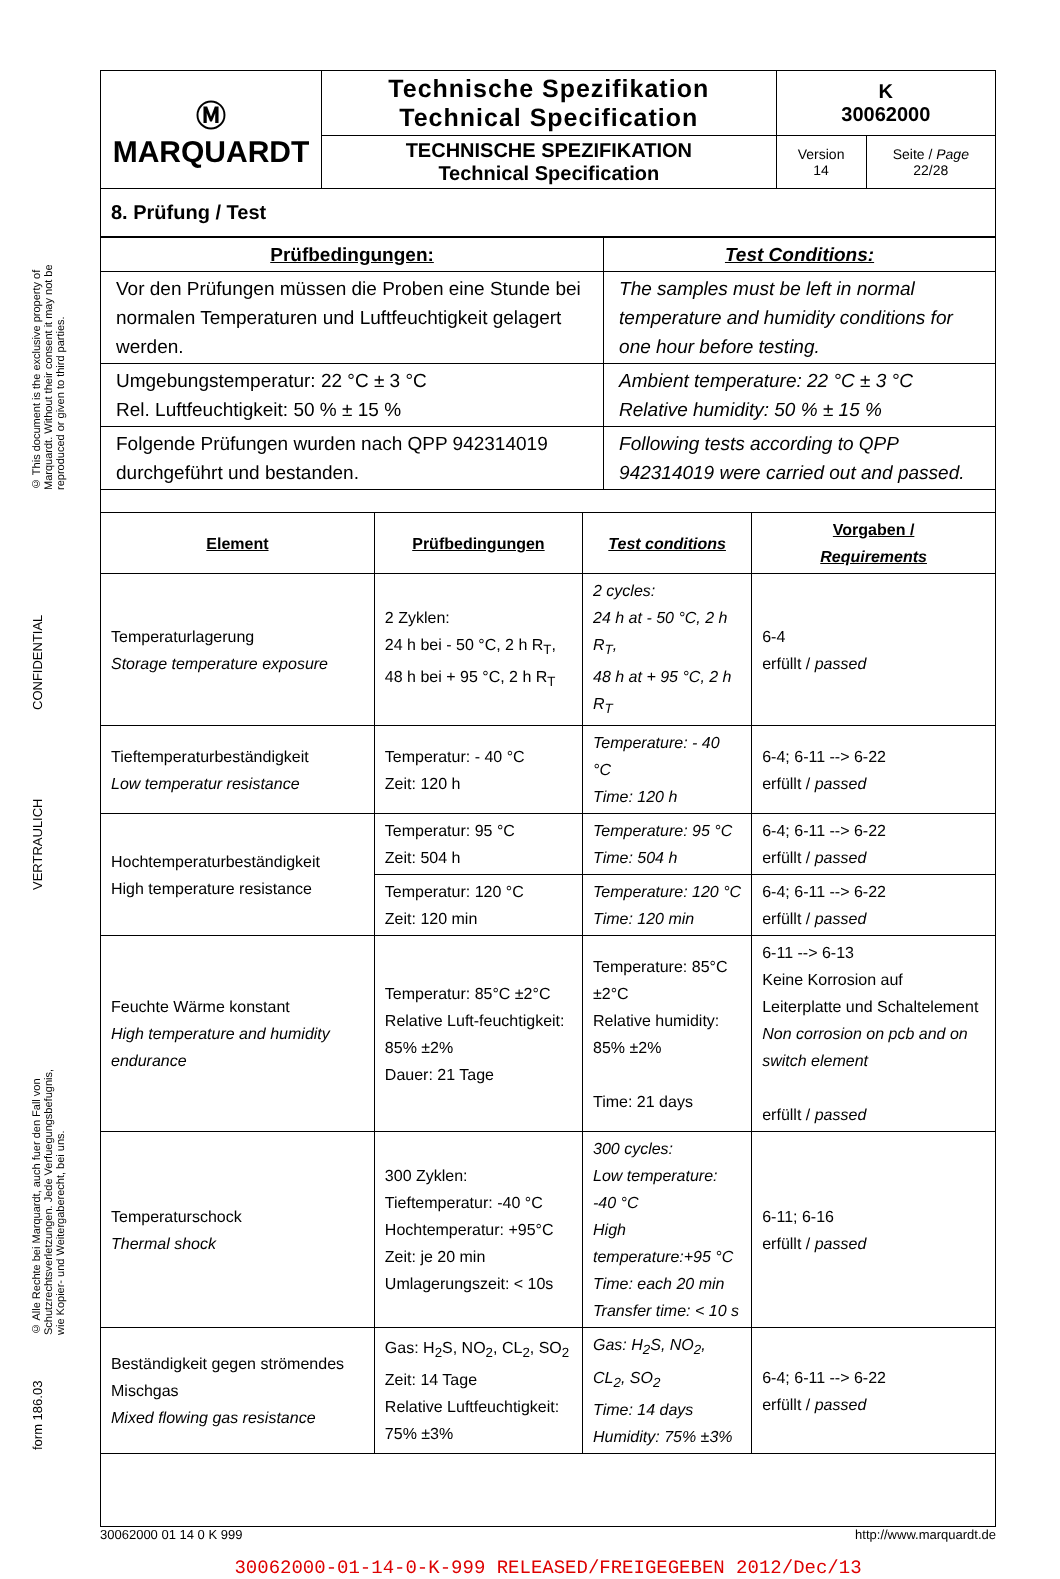© This document is the exclusive property of Marquardt. Without their consent it may not be reproduced or given to third parties.
CONFIDENTIAL
VERTRAULICH
© Alle Rechte bei Marquardt, auch fuer den Fall von Schutzrechtsverletzungen. Jede Verfuegungsbefugnis, wie Kopier- und Weitergaberecht, bei uns.
form 186.03
| Ⓜ MARQUARDT | Technische Spezifikation Technical Specification | K 30062000 | |
| | TECHNISCHE SPEZIFIKATION Technical Specification | Version 14 | Seite / Page 22/28 |
8. Prüfung / Test
| Prüfbedingungen: | Test Conditions: |
| Vor den Prüfungen müssen die Proben eine Stunde bei normalen Temperaturen und Luftfeuchtigkeit gelagert werden. | The samples must be left in normal temperature and humidity conditions for one hour before testing. |
| Umgebungstemperatur: 22 °C ± 3 °C Rel. Luftfeuchtigkeit: 50 % ± 15 % | Ambient temperature: 22 °C ± 3 °C Relative humidity: 50 % ± 15 % |
| Folgende Prüfungen wurden nach QPP 942314019 durchgeführt und bestanden. | Following tests according to QPP 942314019 were carried out and passed. |
| Element | Prüfbedingungen | Test conditions | Vorgaben / Requirements |
| --- | --- | --- | --- |
| Temperaturlagerung Storage temperature exposure | 2 Zyklen: 24 h bei - 50 °C, 2 h R<sub>T</sub>, 48 h bei + 95 °C, 2 h R<sub>T</sub> | 2 cycles: 24 h at - 50 °C, 2 h R<sub>T</sub>, 48 h at + 95 °C, 2 h R<sub>T</sub> | 6-4 erfüllt / passed |
| Tieftemperaturbeständigkeit Low temperatur resistance | Temperatur: - 40 °C Zeit: 120 h | Temperature: - 40 °C Time: 120 h | 6-4; 6-11 --> 6-22 erfüllt / passed |
| Hochtemperaturbeständigkeit High temperature resistance | Temperatur: 95 °C Zeit: 504 h | Temperature: 95 °C Time: 504 h | 6-4; 6-11 --> 6-22 erfüllt / passed |
| | Temperatur: 120 °C Zeit: 120 min | Temperature: 120 °C Time: 120 min | 6-4; 6-11 --> 6-22 erfüllt / passed |
| Feuchte Wärme konstant High temperature and humidity endurance | Temperatur: 85°C ±2°C Relative Luft-feuchtigkeit: 85% ±2% Dauer: 21 Tage | Temperature: 85°C ±2°C Relative humidity: 85% ±2% Time: 21 days | 6-11 --> 6-13 Keine Korrosion auf Leiterplatte und Schaltelement Non corrosion on pcb and on switch element erfüllt / passed |
| Temperaturschock Thermal shock | 300 Zyklen: Tieftemperatur: -40 °C Hochtemperatur: +95°C Zeit: je 20 min Umlagerungszeit: < 10s | 300 cycles: Low temperature: -40 °C High temperature:+95 °C Time: each 20 min Transfer time: < 10 s | 6-11; 6-16 erfüllt / passed |
| Beständigkeit gegen strömendes Mischgas Mixed flowing gas resistance | Gas: H<sub>2</sub>S, NO<sub>2</sub>, CL<sub>2</sub>, SO<sub>2</sub> Zeit: 14 Tage Relative Luftfeuchtigkeit: 75% ±3% | Gas: H<sub>2</sub>S, NO<sub>2</sub>, CL<sub>2</sub>, SO<sub>2</sub> Time: 14 days Humidity: 75% ±3% | 6-4; 6-11 --> 6-22 erfüllt / passed |
30062000 01 14 0 K 999 http://www.marquardt.de
30062000-01-14-0-K-999 RELEASED/FREIGEGEBEN 2012/Dec/13